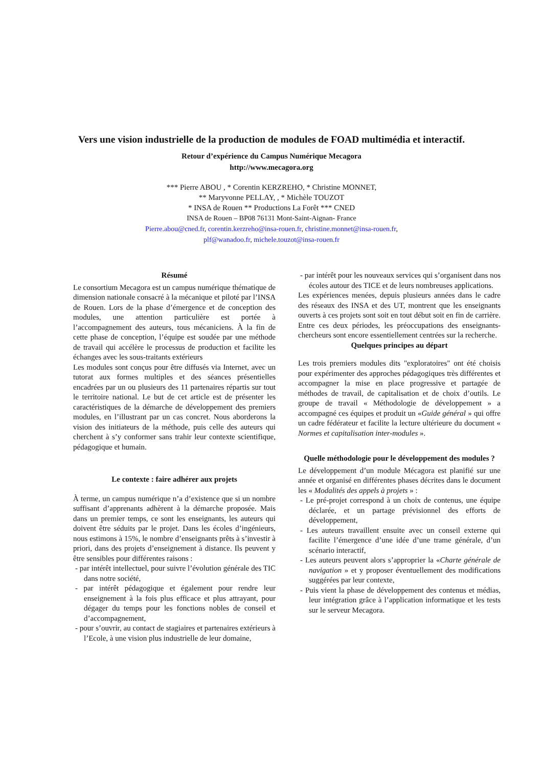Vers une vision industrielle de la production de modules de FOAD multimédia et interactif.
Retour d’expérience du Campus Numérique Mecagora
http://www.mecagora.org
*** Pierre ABOU , * Corentin KERZREHO, * Christine MONNET,
** Maryvonne PELLAY, , * Michèle TOUZOT
* INSA de Rouen ** Productions La Forêt *** CNED
INSA de Rouen – BP08 76131 Mont-Saint-Aignan- France
Pierre.abou@cned.fr, corentin.kerzreho@insa-rouen.fr, christine.monnet@insa-rouen.fr,
plf@wanadoo.fr, michele.touzot@insa-rouen.fr
Résumé
Le consortium Mecagora est un campus numérique thématique de dimension nationale consacré à la mécanique et piloté par l’INSA de Rouen. Lors de la phase d’émergence et de conception des modules, une attention particulière est portée à l’accompagnement des auteurs, tous mécaniciens. À la fin de cette phase de conception, l’équipe est soudée par une méthode de travail qui accélère le processus de production et facilite les échanges avec les sous-traitants extérieurs
Les modules sont conçus pour être diffusés via Internet, avec un tutorat aux formes multiples et des séances présentielles encadrées par un ou plusieurs des 11 partenaires répartis sur tout le territoire national. Le but de cet article est de présenter les caractéristiques de la démarche de développement des premiers modules, en l’illustrant par un cas concret. Nous aborderons la vision des initiateurs de la méthode, puis celle des auteurs qui cherchent à s’y conformer sans trahir leur contexte scientifique, pédagogique et humain.
Le contexte : faire adhérer aux projets
À terme, un campus numérique n’a d’existence que si un nombre suffisant d’apprenants adhèrent à la démarche proposée. Mais dans un premier temps, ce sont les enseignants, les auteurs qui doivent être séduits par le projet. Dans les écoles d’ingénieurs, nous estimons à 15%, le nombre d’enseignants prêts à s’investir à priori, dans des projets d’enseignement à distance. Ils peuvent y être sensibles pour différentes raisons :
- par intérêt intellectuel, pour suivre l’évolution générale des TIC dans notre société,
- par intérêt pédagogique et également pour rendre leur enseignement à la fois plus efficace et plus attrayant, pour dégager du temps pour les fonctions nobles de conseil et d’accompagnement,
- pour s’ouvrir, au contact de stagiaires et partenaires extérieurs à l’Ecole, à une vision plus industrielle de leur domaine,
- par intérêt pour les nouveaux services qui s’organisent dans nos écoles autour des TICE et de leurs nombreuses applications.
Les expériences menées, depuis plusieurs années dans le cadre des réseaux des INSA et des UT, montrent que les enseignants ouverts à ces projets sont soit en tout début soit en fin de carrière. Entre ces deux périodes, les préoccupations des enseignants-chercheurs sont encore essentiellement centrées sur la recherche.
Quelques principes au départ
Les trois premiers modules dits "exploratoires" ont été choisis pour expérimenter des approches pédagogiques très différentes et accompagner la mise en place progressive et partagée de méthodes de travail, de capitalisation et de choix d’outils. Le groupe de travail « Méthodologie de développement » a accompagné ces équipes et produit un «Guide général » qui offre un cadre fédérateur et facilite la lecture ultérieure du document « Normes et capitalisation inter-modules ».
Quelle méthodologie pour le développement des modules ?
Le développement d’un module Mécagora est planifié sur une année et organisé en différentes phases décrites dans le document les « Modalités des appels à projets » :
- Le pré-projet correspond à un choix de contenus, une équipe déclarée, et un partage prévisionnel des efforts de développement,
- Les auteurs travaillent ensuite avec un conseil externe qui facilite l’émergence d’une idée d’une trame générale, d’un scénario interactif,
- Les auteurs peuvent alors s’approprier la «Charte générale de navigation » et y proposer éventuellement des modifications suggérées par leur contexte,
- Puis vient la phase de développement des contenus et médias, leur intégration grâce à l’application informatique et les tests sur le serveur Mecagora.